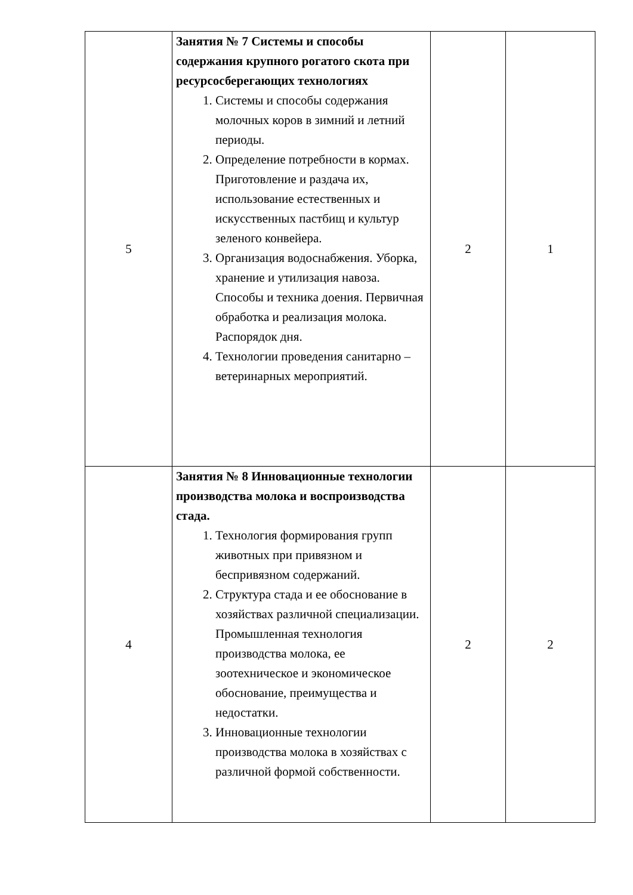| 5 | Занятия № 7 Системы и способы содержания крупного рогатого скота при ресурсосберегающих технологиях 1. Системы и способы содержания молочных коров в зимний и летний периоды. 2. Определение потребности в кормах. Приготовление и раздача их, использование естественных и искусственных пастбищ и культур зеленого конвейера. 3. Организация водоснабжения. Уборка, хранение и утилизация навоза. Способы и техника доения. Первичная обработка и реализация молока. Распорядок дня. 4. Технологии проведения санитарно – ветеринарных мероприятий. | 2 | 1 |
| 4 | Занятия № 8 Инновационные технологии производства молока и воспроизводства стада. 1. Технология формирования групп животных при привязном и беспривязном содержаний. 2. Структура стада и ее обоснование в хозяйствах различной специализации. Промышленная технология производства молока, ее зоотехническое и экономическое обоснование, преимущества и недостатки. 3. Инновационные технологии производства молока в хозяйствах с различной формой собственности. | 2 | 2 |